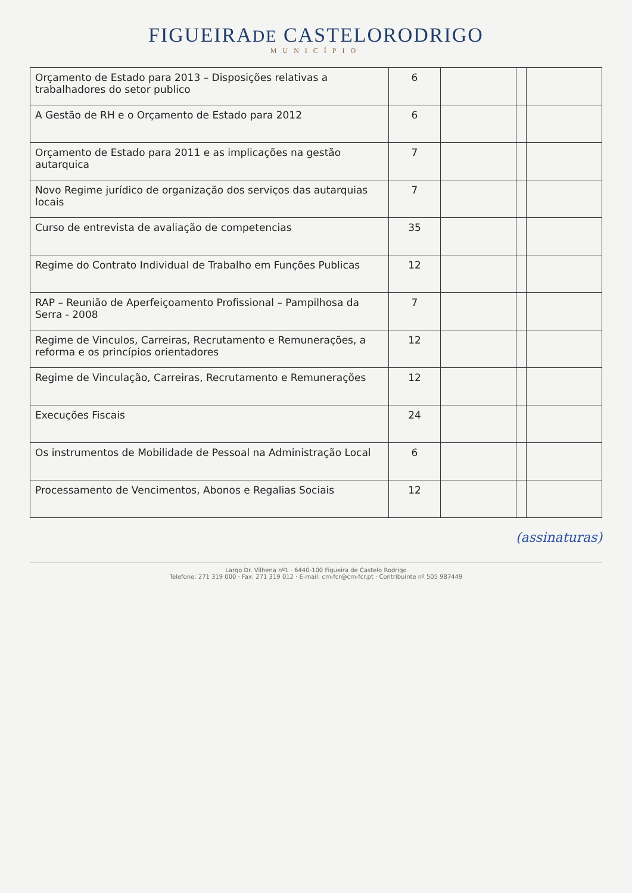FIGUEIRADE CASTELORODRIGO
MUNICÍPIO
| Orçamento de Estado para 2013 – Disposições relativas a trabalhadores do setor publico | 6 | | | |
| A Gestão de RH e o Orçamento de Estado para 2012 | 6 | | | |
| Orçamento de Estado para 2011 e as implicações na gestão autarquica | 7 | | | |
| Novo Regime jurídico de organização dos serviços das autarquias locais | 7 | | | |
| Curso de entrevista de avaliação de competencias | 35 | | | |
| Regime do Contrato Individual de Trabalho em Funções Publicas | 12 | | | |
| RAP – Reunião de Aperfeiçoamento Profissional – Pampilhosa da Serra - 2008 | 7 | | | |
| Regime de Vinculos, Carreiras, Recrutamento e Remunerações, a reforma e os princípios orientadores | 12 | | | |
| Regime de Vinculação, Carreiras, Recrutamento e Remunerações | 12 | | | |
| Execuções Fiscais | 24 | | | |
| Os instrumentos de Mobilidade de Pessoal na Administração Local | 6 | | | |
| Processamento de Vencimentos, Abonos e Regalias Sociais | 12 | | | |
(assinaturas)
Largo Dr. Vilhena nº1 · 6440-100 Figueira de Castelo Rodrigo
Telefone: 271 319 000 · Fax: 271 319 012 · E-mail: cm-fcr@cm-fcr.pt · Contribuinte nº 505 987449